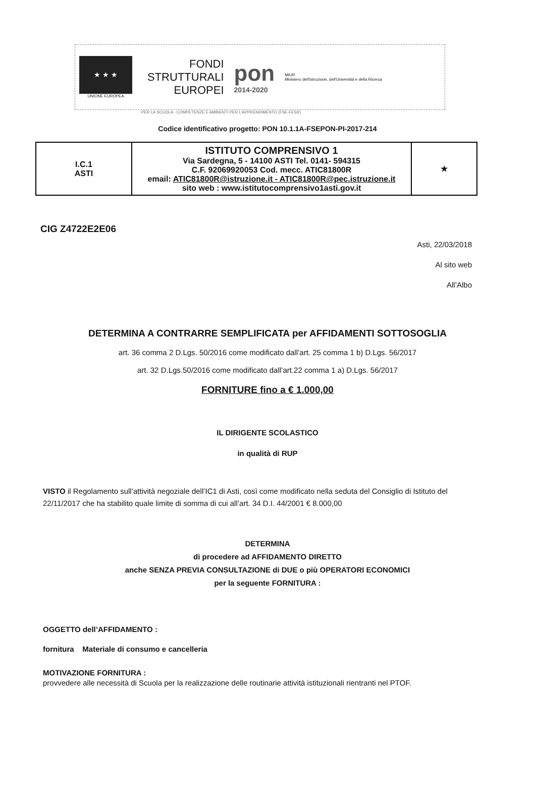★ ★ ★
UNIONE EUROPEA
FONDI
STRUTTURALI
EUROPEI
pon
2014-2020
MIUR
Ministero dell'Istruzione, dell'Università e della Ricerca
PER LA SCUOLA - COMPETENZE E AMBIENTI PER L'APPRENDIMENTO (FSE-FESR)
Codice identificativo progetto: PON 10.1.1A-FSEPON-PI-2017-214
| I.C.1 ASTI | ISTITUTO COMPRENSIVO 1 Via Sardegna, 5 - 14100 ASTI Tel. 0141- 594315 C.F. 92069920053 Cod. mecc. ATIC81800R email: ATIC81800R@istruzione.it - ATIC81800R@pec.istruzione.it sito web : www.istitutocomprensivo1asti.gov.it | ★ |
CIG Z4722E2E06
Asti, 22/03/2018
Al sito web
All’Albo
DETERMINA A CONTRARRE SEMPLIFICATA per AFFIDAMENTI SOTTOSOGLIA
art. 36 comma 2 D.Lgs. 50/2016 come modificato dall’art. 25 comma 1 b) D.Lgs. 56/2017
art. 32 D.Lgs.50/2016 come modificato dall’art.22 comma 1 a) D.Lgs. 56/2017
FORNITURE fino a € 1.000,00
IL DIRIGENTE SCOLASTICO
in qualità di RUP
VISTO il Regolamento sull’attività negoziale dell’IC1 di Asti, così come modificato nella seduta del Consiglio di Istituto del 22/11/2017 che ha stabilito quale limite di somma di cui all’art. 34 D.I. 44/2001 € 8.000,00
DETERMINA
di procedere ad AFFIDAMENTO DIRETTO
anche SENZA PREVIA CONSULTAZIONE di DUE o più OPERATORI ECONOMICI
per la seguente FORNITURA :
OGGETTO dell’AFFIDAMENTO :
fornitura Materiale di consumo e cancelleria
MOTIVAZIONE FORNITURA :
provvedere alle necessità di Scuola per la realizzazione delle routinarie attività istituzionali rientranti nel PTOF.